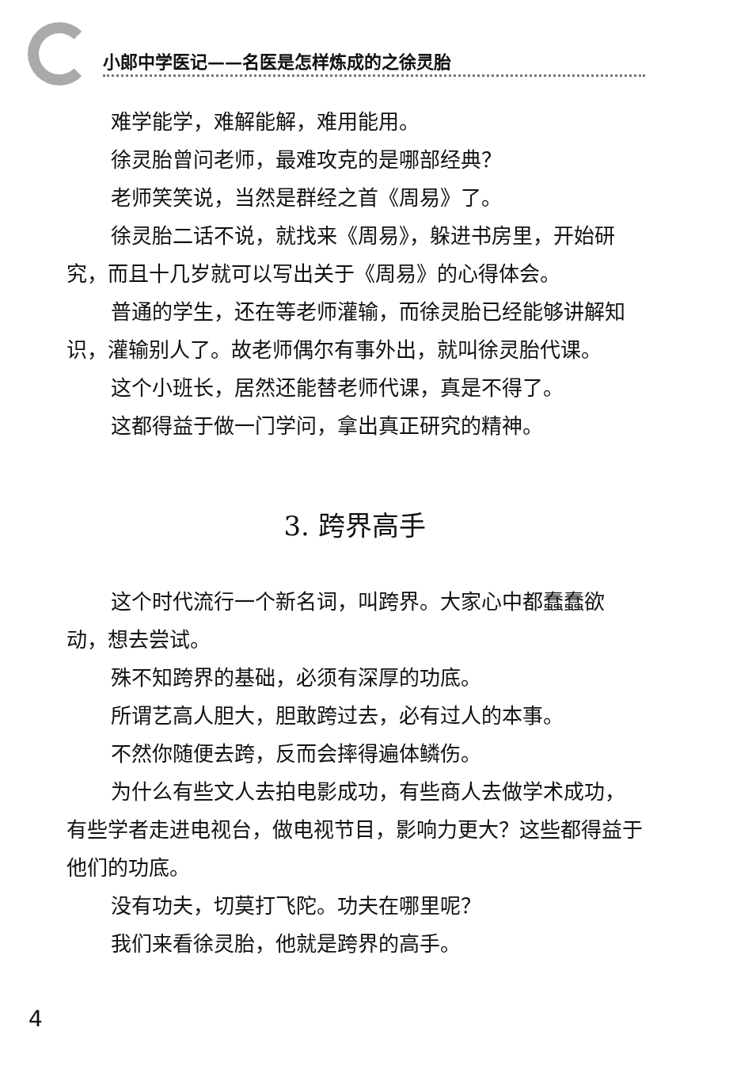小郎中学医记——名医是怎样炼成的之徐灵胎
难学能学，难解能解，难用能用。
徐灵胎曾问老师，最难攻克的是哪部经典？
老师笑笑说，当然是群经之首《周易》了。
徐灵胎二话不说，就找来《周易》，躲进书房里，开始研究，而且十几岁就可以写出关于《周易》的心得体会。
普通的学生，还在等老师灌输，而徐灵胎已经能够讲解知识，灌输别人了。故老师偶尔有事外出，就叫徐灵胎代课。
这个小班长，居然还能替老师代课，真是不得了。
这都得益于做一门学问，拿出真正研究的精神。
3. 跨界高手
这个时代流行一个新名词，叫跨界。大家心中都蠢蠢欲动，想去尝试。
殊不知跨界的基础，必须有深厚的功底。
所谓艺高人胆大，胆敢跨过去，必有过人的本事。
不然你随便去跨，反而会摔得遍体鳞伤。
为什么有些文人去拍电影成功，有些商人去做学术成功，有些学者走进电视台，做电视节目，影响力更大？这些都得益于他们的功底。
没有功夫，切莫打飞陀。功夫在哪里呢？
我们来看徐灵胎，他就是跨界的高手。
4